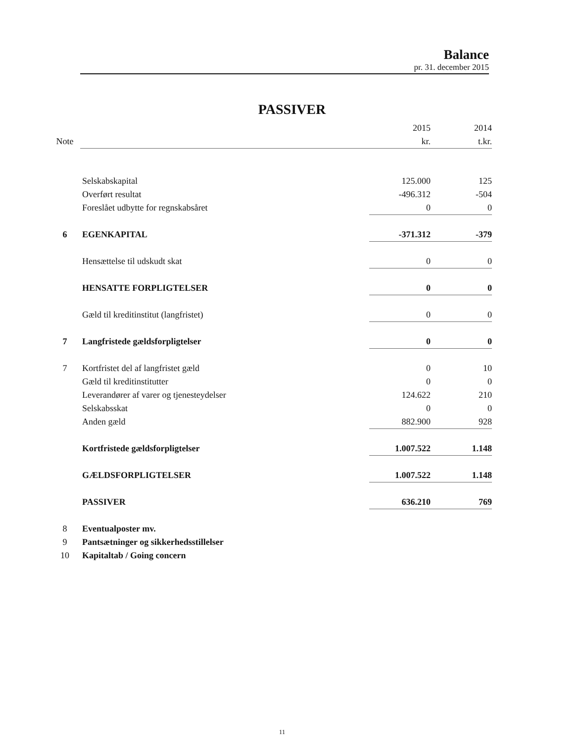Balance
pr. 31. december 2015
PASSIVER
| | | 2015 | 2014 |
| Note | | kr. | t.kr. |
| | Selskabskapital | 125.000 | 125 |
| | Overført resultat | -496.312 | -504 |
| | Foreslået udbytte for regnskabsåret | 0 | 0 |
| 6 | EGENKAPITAL | -371.312 | -379 |
| | Hensættelse til udskudt skat | 0 | 0 |
| | HENSATTE FORPLIGTELSER | 0 | 0 |
| | Gæld til kreditinstitut (langfristet) | 0 | 0 |
| 7 | Langfristede gældsforpligtelser | 0 | 0 |
| 7 | Kortfristet del af langfristet gæld | 0 | 10 |
| | Gæld til kreditinstitutter | 0 | 0 |
| | Leverandører af varer og tjenesteydelser | 124.622 | 210 |
| | Selskabsskat | 0 | 0 |
| | Anden gæld | 882.900 | 928 |
| | Kortfristede gældsforpligtelser | 1.007.522 | 1.148 |
| | GÆLDSFORPLIGTELSER | 1.007.522 | 1.148 |
| | PASSIVER | 636.210 | 769 |
| 8 | Eventualposter mv. | | |
| 9 | Pantsætninger og sikkerhedsstillelser | | |
| 10 | Kapitaltab / Going concern | | |
11